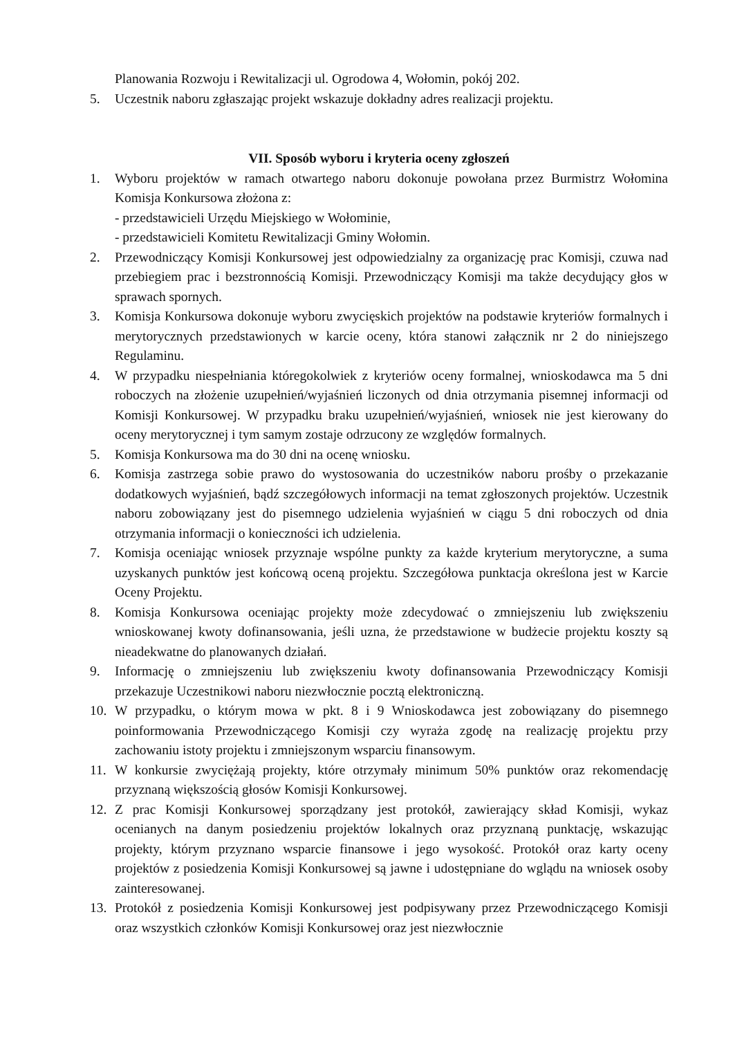Planowania Rozwoju i Rewitalizacji ul. Ogrodowa 4, Wołomin, pokój 202.
5. Uczestnik naboru zgłaszając projekt wskazuje dokładny adres realizacji projektu.
VII. Sposób wyboru i kryteria oceny zgłoszeń
1. Wyboru projektów w ramach otwartego naboru dokonuje powołana przez Burmistrz Wołomina Komisja Konkursowa złożona z:
- przedstawicieli Urzędu Miejskiego w Wołominie,
- przedstawicieli Komitetu Rewitalizacji Gminy Wołomin.
2. Przewodniczący Komisji Konkursowej jest odpowiedzialny za organizację prac Komisji, czuwa nad przebiegiem prac i bezstronnością Komisji. Przewodniczący Komisji ma także decydujący głos w sprawach spornych.
3. Komisja Konkursowa dokonuje wyboru zwycięskich projektów na podstawie kryteriów formalnych i merytorycznych przedstawionych w karcie oceny, która stanowi załącznik nr 2 do niniejszego Regulaminu.
4. W przypadku niespełniania któregokolwiek z kryteriów oceny formalnej, wnioskodawca ma 5 dni roboczych na złożenie uzupełnień/wyjaśnień liczonych od dnia otrzymania pisemnej informacji od Komisji Konkursowej. W przypadku braku uzupełnień/wyjaśnień, wniosek nie jest kierowany do oceny merytorycznej i tym samym zostaje odrzucony ze względów formalnych.
5. Komisja Konkursowa ma do 30 dni na ocenę wniosku.
6. Komisja zastrzega sobie prawo do wystosowania do uczestników naboru prośby o przekazanie dodatkowych wyjaśnień, bądź szczegółowych informacji na temat zgłoszonych projektów. Uczestnik naboru zobowiązany jest do pisemnego udzielenia wyjaśnień w ciągu 5 dni roboczych od dnia otrzymania informacji o konieczności ich udzielenia.
7. Komisja oceniając wniosek przyznaje wspólne punkty za każde kryterium merytoryczne, a suma uzyskanych punktów jest końcową oceną projektu. Szczegółowa punktacja określona jest w Karcie Oceny Projektu.
8. Komisja Konkursowa oceniając projekty może zdecydować o zmniejszeniu lub zwiększeniu wnioskowanej kwoty dofinansowania, jeśli uzna, że przedstawione w budżecie projektu koszty są nieadekwatne do planowanych działań.
9. Informację o zmniejszeniu lub zwiększeniu kwoty dofinansowania Przewodniczący Komisji przekazuje Uczestnikowi naboru niezwłocznie pocztą elektroniczną.
10. W przypadku, o którym mowa w pkt. 8 i 9 Wnioskodawca jest zobowiązany do pisemnego poinformowania Przewodniczącego Komisji czy wyraża zgodę na realizację projektu przy zachowaniu istoty projektu i zmniejszonym wsparciu finansowym.
11. W konkursie zwyciężają projekty, które otrzymały minimum 50% punktów oraz rekomendację przyznaną większością głosów Komisji Konkursowej.
12. Z prac Komisji Konkursowej sporządzany jest protokół, zawierający skład Komisji, wykaz ocenianych na danym posiedzeniu projektów lokalnych oraz przyznaną punktację, wskazując projekty, którym przyznano wsparcie finansowe i jego wysokość. Protokół oraz karty oceny projektów z posiedzenia Komisji Konkursowej są jawne i udostępniane do wglądu na wniosek osoby zainteresowanej.
13. Protokół z posiedzenia Komisji Konkursowej jest podpisywany przez Przewodniczącego Komisji oraz wszystkich członków Komisji Konkursowej oraz jest niezwłocznie